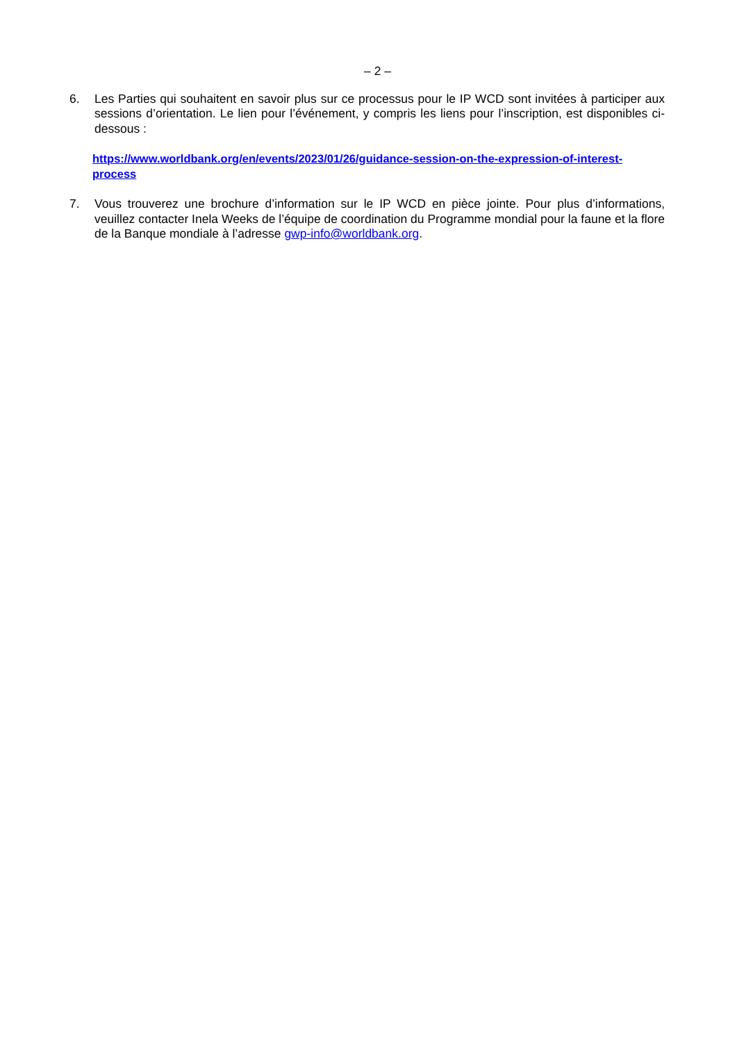– 2 –
6. Les Parties qui souhaitent en savoir plus sur ce processus pour le IP WCD sont invitées à participer aux sessions d’orientation. Le lien pour l’événement, y compris les liens pour l’inscription, est disponibles ci-dessous :
https://www.worldbank.org/en/events/2023/01/26/guidance-session-on-the-expression-of-interest-process
7. Vous trouverez une brochure d’information sur le IP WCD en pièce jointe. Pour plus d’informations, veuillez contacter Inela Weeks de l’équipe de coordination du Programme mondial pour la faune et la flore de la Banque mondiale à l’adresse gwp-info@worldbank.org.